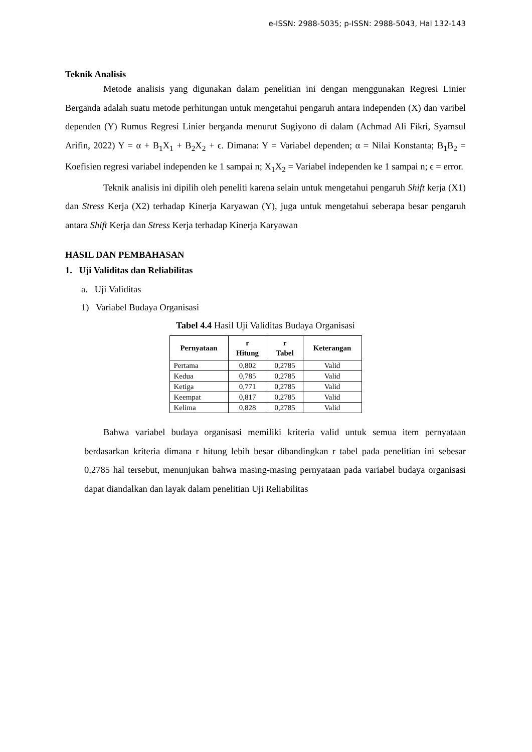e-ISSN: 2988-5035; p-ISSN: 2988-5043, Hal 132-143
Teknik Analisis
Metode analisis yang digunakan dalam penelitian ini dengan menggunakan Regresi Linier Berganda adalah suatu metode perhitungan untuk mengetahui pengaruh antara independen (X) dan varibel dependen (Y) Rumus Regresi Linier berganda menurut Sugiyono di dalam (Achmad Ali Fikri, Syamsul Arifin, 2022) Y = α + B<sub>1</sub>X<sub>1</sub> + B<sub>2</sub>X<sub>2</sub> + ϵ. Dimana: Y = Variabel dependen; α = Nilai Konstanta; B<sub>1</sub>B<sub>2</sub> = Koefisien regresi variabel independen ke 1 sampai n; X<sub>1</sub>X<sub>2</sub> = Variabel independen ke 1 sampai n; ϵ = error.
Teknik analisis ini dipilih oleh peneliti karena selain untuk mengetahui pengaruh Shift kerja (X1) dan Stress Kerja (X2) terhadap Kinerja Karyawan (Y), juga untuk mengetahui seberapa besar pengaruh antara Shift Kerja dan Stress Kerja terhadap Kinerja Karyawan
HASIL DAN PEMBAHASAN
1. Uji Validitas dan Reliabilitas
a. Uji Validitas
1) Variabel Budaya Organisasi
Tabel 4.4 Hasil Uji Validitas Budaya Organisasi
| Pernyataan | r Hitung | r Tabel | Keterangan |
| --- | --- | --- | --- |
| Pertama | 0,802 | 0,2785 | Valid |
| Kedua | 0,785 | 0,2785 | Valid |
| Ketiga | 0,771 | 0,2785 | Valid |
| Keempat | 0,817 | 0,2785 | Valid |
| Kelima | 0,828 | 0,2785 | Valid |
Bahwa variabel budaya organisasi memiliki kriteria valid untuk semua item pernyataan berdasarkan kriteria dimana r hitung lebih besar dibandingkan r tabel pada penelitian ini sebesar 0,2785 hal tersebut, menunjukan bahwa masing-masing pernyataan pada variabel budaya organisasi dapat diandalkan dan layak dalam penelitian Uji Reliabilitas